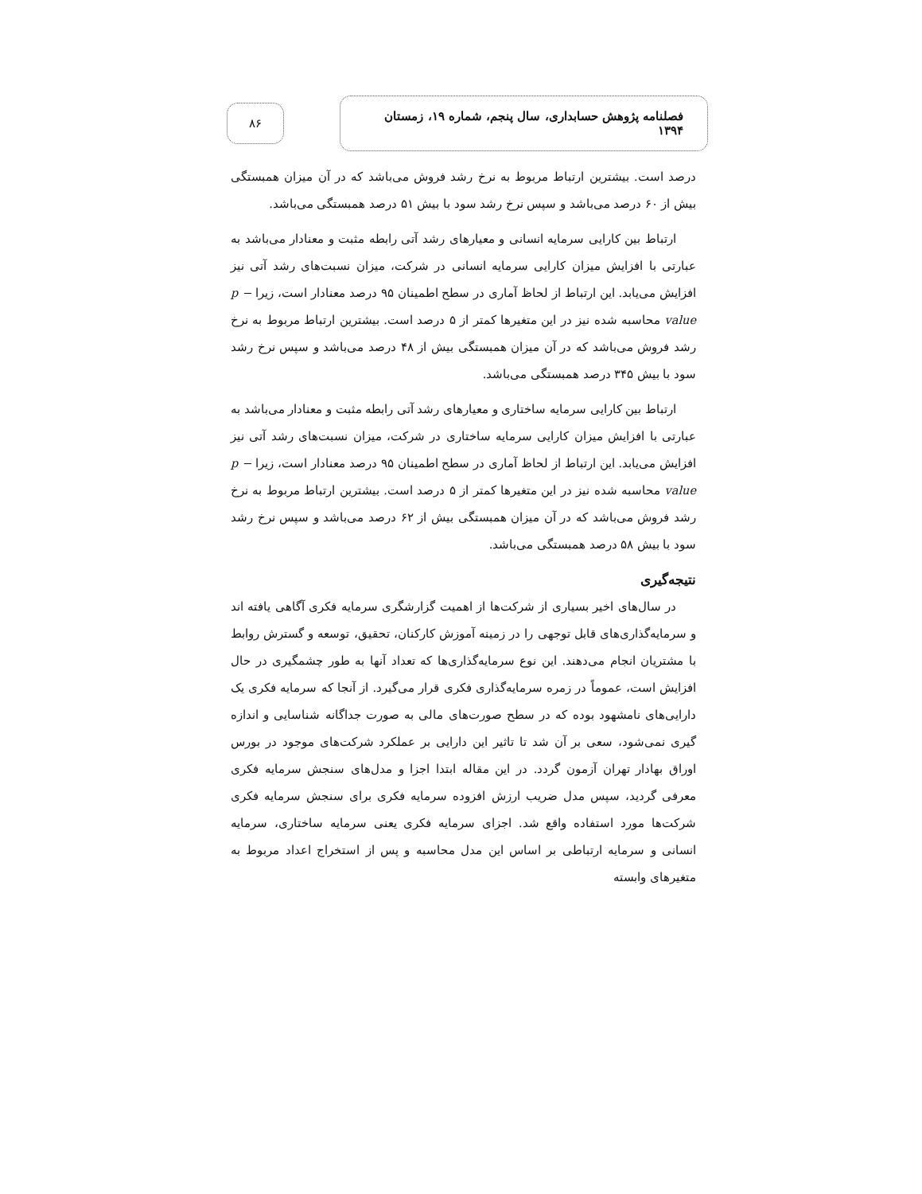فصلنامه پژوهش حسابداری، سال پنجم، شماره ۱۹، زمستان ۱۳۹۴
۸۶
درصد است. بیشترین ارتباط مربوط به نرخ رشد فروش می‌باشد که در آن میزان همبستگی بیش از ۶۰ درصد می‌باشد و سپس نرخ رشد سود با بیش ۵۱ درصد همبستگی می‌باشد.
ارتباط بین کارایی سرمایه انسانی و معیارهای رشد آتی رابطه مثبت و معنادار می‌باشد به عبارتی با افزایش میزان کارایی سرمایه انسانی در شرکت، میزان نسبت‌های رشد آتی نیز افزایش می‌یابد. این ارتباط از لحاظ آماری در سطح اطمینان ۹۵ درصد معنادار است، زیرا p − value محاسبه شده نیز در این متغیرها کمتر از ۵ درصد است. بیشترین ارتباط مربوط به نرخ رشد فروش می‌باشد که در آن میزان همبستگی بیش از ۴۸ درصد می‌باشد و سپس نرخ رشد سود با بیش ۳۴۵ درصد همبستگی می‌باشد.
ارتباط بین کارایی سرمایه ساختاری و معیارهای رشد آتی رابطه مثبت و معنادار می‌باشد به عبارتی با افزایش میزان کارایی سرمایه ساختاری در شرکت، میزان نسبت‌های رشد آتی نیز افزایش می‌یابد. این ارتباط از لحاظ آماری در سطح اطمینان ۹۵ درصد معنادار است، زیرا p − value محاسبه شده نیز در این متغیرها کمتر از ۵ درصد است. بیشترین ارتباط مربوط به نرخ رشد فروش می‌باشد که در آن میزان همبستگی بیش از ۶۲ درصد می‌باشد و سپس نرخ رشد سود با بیش ۵۸ درصد همبستگی می‌باشد.
نتیجه‌گیری
در سال‌های اخیر بسیاری از شرکت‌ها از اهمیت گزارشگری سرمایه فکری آگاهی یافته اند و سرمایه‌گذاری‌های قابل توجهی را در زمینه آموزش کارکنان، تحقیق، توسعه و گسترش روابط با مشتریان انجام می‌دهند. این نوع سرمایه‌گذاری‌ها که تعداد آنها به طور چشمگیری در حال افزایش است، عموماً در زمره سرمایه‌گذاری فکری قرار می‌گیرد. از آنجا که سرمایه فکری یک دارایی‌های نامشهود بوده که در سطح صورت‌های مالی به صورت جداگانه شناسایی و اندازه گیری نمی‌شود، سعی بر آن شد تا تاثیر این دارایی بر عملکرد شرکت‌های موجود در بورس اوراق بهادار تهران آزمون گردد. در این مقاله ابتدا اجزا و مدل‌های سنجش سرمایه فکری معرفی گردید، سپس مدل ضریب ارزش افزوده سرمایه فکری برای سنجش سرمایه فکری شرکت‌ها مورد استفاده واقع شد. اجزای سرمایه فکری یعنی سرمایه ساختاری، سرمایه انسانی و سرمایه ارتباطی بر اساس این مدل محاسبه و پس از استخراج اعداد مربوط به متغیرهای وابسته